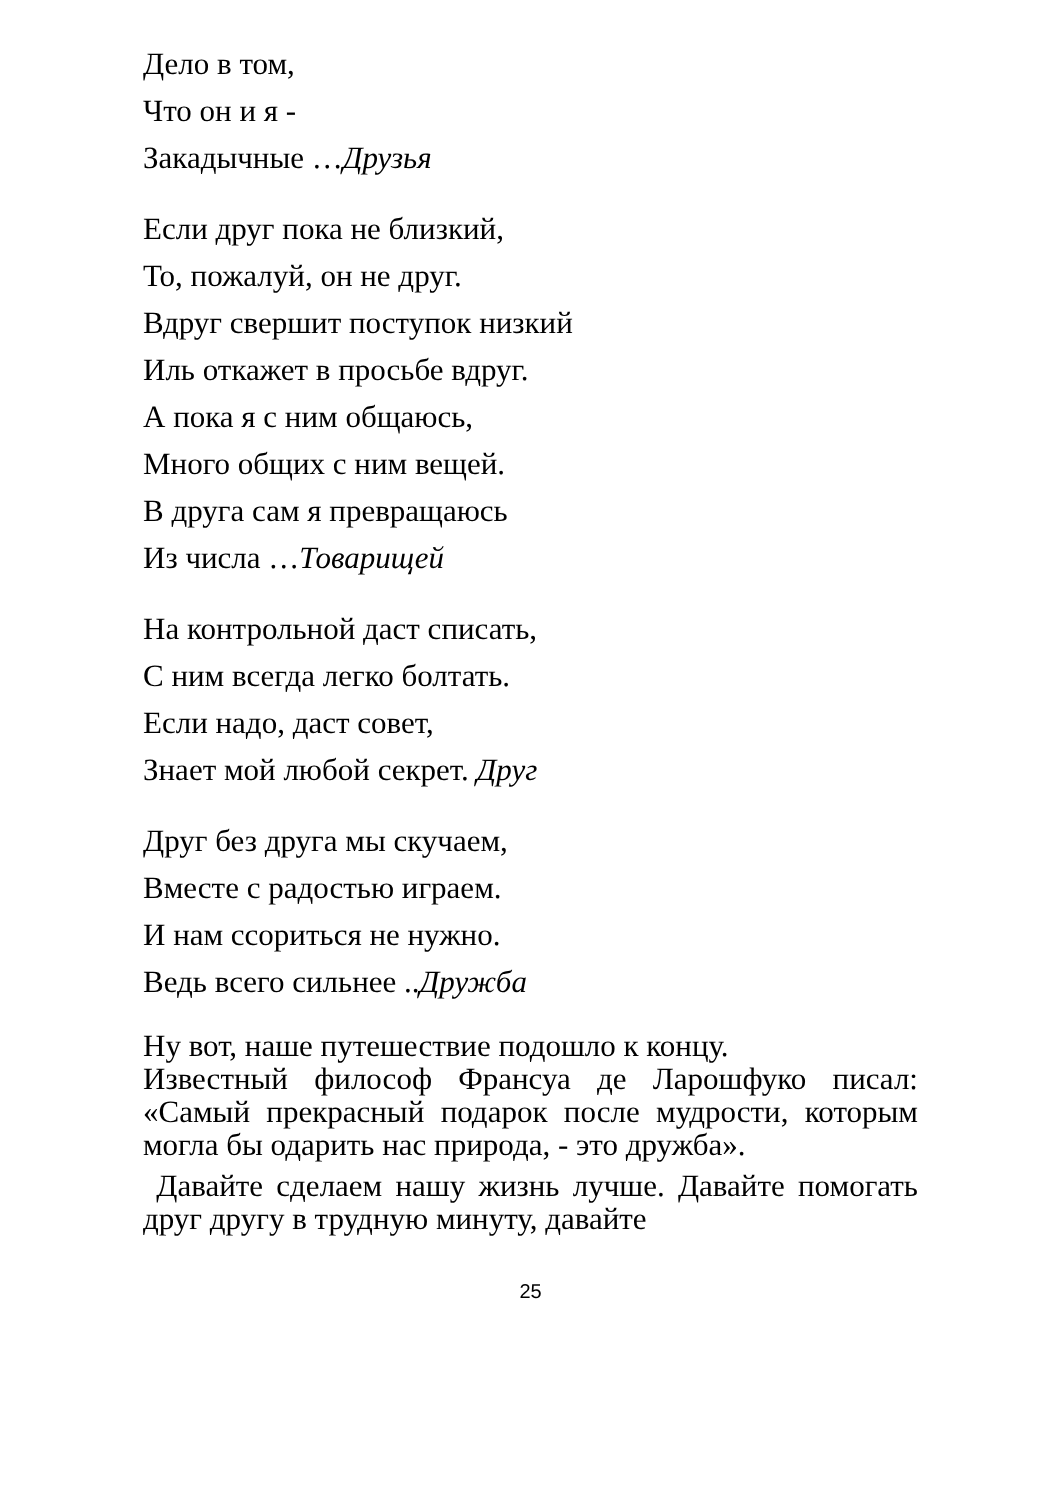Дело в том,
Что он и я -
Закадычные …Друзья
Если друг пока не близкий,
То, пожалуй, он не друг.
Вдруг свершит поступок низкий
Иль откажет в просьбе вдруг.
А пока я с ним общаюсь,
Много общих с ним вещей.
В друга сам я превращаюсь
Из числа …Товарищей
На контрольной даст списать,
С ним всегда легко болтать.
Если надо, даст совет,
Знает мой любой секрет. Друг
Друг без друга мы скучаем,
Вместе с радостью играем.
И нам ссориться не нужно.
Ведь всего сильнее ..Дружба
Ну вот, наше путешествие подошло к концу.
Известный философ Франсуа де Ларошфуко писал: «Самый прекрасный подарок после мудрости, которым могла бы одарить нас природа, - это дружба».
Давайте сделаем нашу жизнь лучше. Давайте помогать друг другу в трудную минуту, давайте
25